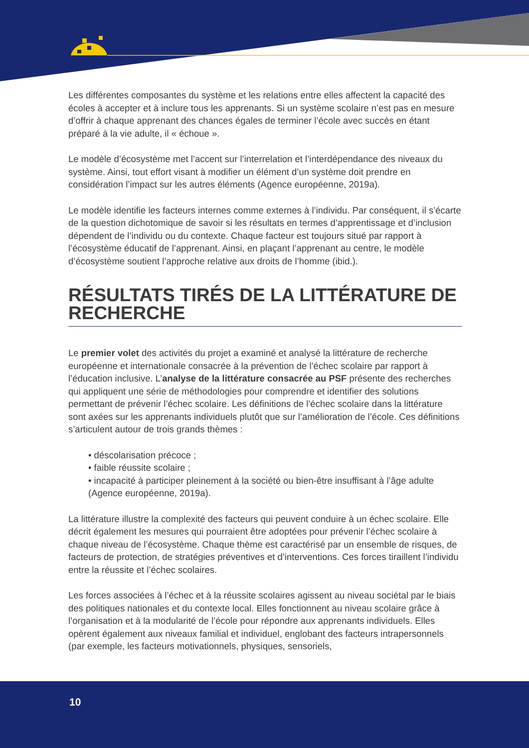Les différentes composantes du système et les relations entre elles affectent la capacité des écoles à accepter et à inclure tous les apprenants. Si un système scolaire n’est pas en mesure d’offrir à chaque apprenant des chances égales de terminer l’école avec succès en étant préparé à la vie adulte, il « échoue ».
Le modèle d’écosystème met l’accent sur l’interrelation et l’interdépendance des niveaux du système. Ainsi, tout effort visant à modifier un élément d’un système doit prendre en considération l’impact sur les autres éléments (Agence européenne, 2019a).
Le modèle identifie les facteurs internes comme externes à l’individu. Par conséquent, il s’écarte de la question dichotomique de savoir si les résultats en termes d’apprentissage et d’inclusion dépendent de l’individu ou du contexte. Chaque facteur est toujours situé par rapport à l’écosystème éducatif de l’apprenant. Ainsi, en plaçant l’apprenant au centre, le modèle d’écosystème soutient l’approche relative aux droits de l’homme (ibid.).
RÉSULTATS TIRÉS DE LA LITTÉRATURE DE RECHERCHE
Le premier volet des activités du projet a examiné et analysé la littérature de recherche européenne et internationale consacrée à la prévention de l’échec scolaire par rapport à l’éducation inclusive. L’analyse de la littérature consacrée au PSF présente des recherches qui appliquent une série de méthodologies pour comprendre et identifier des solutions permettant de prévenir l’échec scolaire. Les définitions de l’échec scolaire dans la littérature sont axées sur les apprenants individuels plutôt que sur l’amélioration de l’école. Ces définitions s’articulent autour de trois grands thèmes :
• déscolarisation précoce ;
• faible réussite scolaire ;
• incapacité à participer pleinement à la société ou bien-être insuffisant à l’âge adulte (Agence européenne, 2019a).
La littérature illustre la complexité des facteurs qui peuvent conduire à un échec scolaire. Elle décrit également les mesures qui pourraient être adoptées pour prévenir l’échec scolaire à chaque niveau de l’écosystème. Chaque thème est caractérisé par un ensemble de risques, de facteurs de protection, de stratégies préventives et d’interventions. Ces forces tiraillent l’individu entre la réussite et l’échec scolaires.
Les forces associées à l’échec et à la réussite scolaires agissent au niveau sociétal par le biais des politiques nationales et du contexte local. Elles fonctionnent au niveau scolaire grâce à l’organisation et à la modularité de l’école pour répondre aux apprenants individuels. Elles opèrent également aux niveaux familial et individuel, englobant des facteurs intrapersonnels (par exemple, les facteurs motivationnels, physiques, sensoriels,
10